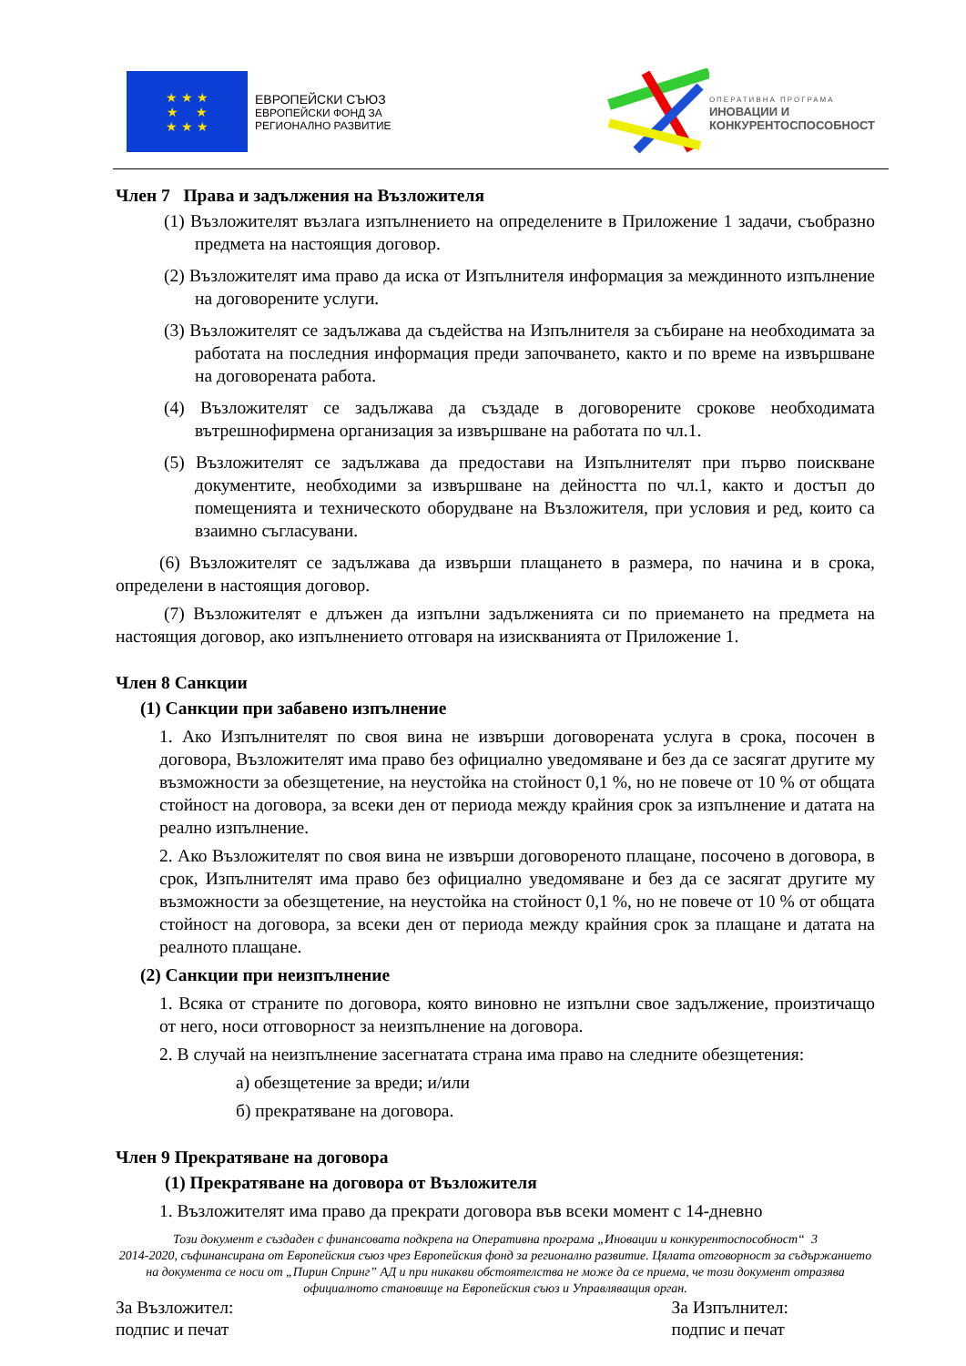★ ★ ★
★ ★
★ ★ ★
ЕВРОПЕЙСКИ СЪЮЗ
ЕВРОПЕЙСКИ ФОНД ЗА
РЕГИОНАЛНО РАЗВИТИЕ
ОПЕРАТИВНА ПРОГРАМА
ИНОВАЦИИ И
КОНКУРЕНТОСПОСОБНОСТ
Член 7 Права и задължения на Възложителя
(1) Възложителят възлага изпълнението на определените в Приложение 1 задачи, съобразно предмета на настоящия договор.
(2) Възложителят има право да иска от Изпълнителя информация за междинното изпълнение на договорените услуги.
(3) Възложителят се задължава да съдейства на Изпълнителя за събиране на необходимата за работата на последния информация преди започването, както и по време на извършване на договорената работа.
(4) Възложителят се задължава да създаде в договорените срокове необходимата вътрешнофирмена организация за извършване на работата по чл.1.
(5) Възложителят се задължава да предостави на Изпълнителят при първо поискване документите, необходими за извършване на дейността по чл.1, както и достъп до помещенията и техническото оборудване на Възложителя, при условия и ред, които са взаимно съгласувани.
(6) Възложителят се задължава да извърши плащането в размера, по начина и в срока, определени в настоящия договор.
(7) Възложителят е длъжен да изпълни задълженията си по приемането на предмета на настоящия договор, ако изпълнението отговаря на изискванията от Приложение 1.
Член 8 Санкции
(1) Санкции при забавено изпълнение
1. Ако Изпълнителят по своя вина не извърши договорената услуга в срока, посочен в договора, Възложителят има право без официално уведомяване и без да се засягат другите му възможности за обезщетение, на неустойка на стойност 0,1 %, но не повече от 10 % от общата стойност на договора, за всеки ден от периода между крайния срок за изпълнение и датата на реално изпълнение.
2. Ако Възложителят по своя вина не извърши договореното плащане, посочено в договора, в срок, Изпълнителят има право без официално уведомяване и без да се засягат другите му възможности за обезщетение, на неустойка на стойност 0,1 %, но не повече от 10 % от общата стойност на договора, за всеки ден от периода между крайния срок за плащане и датата на реалното плащане.
(2) Санкции при неизпълнение
1. Всяка от страните по договора, която виновно не изпълни свое задължение, произтичащо от него, носи отговорност за неизпълнение на договора.
2. В случай на неизпълнение засегнатата страна има право на следните обезщетения:
а) обезщетение за вреди; и/или
б) прекратяване на договора.
Член 9 Прекратяване на договора
(1) Прекратяване на договора от Възложителя
1. Възложителят има право да прекрати договора във всеки момент с 14-дневно
Този документ е създаден с финансовата подкрепа на Оперативна програма „Иновации и конкурентоспособност“ 3
2014-2020, съфинансирана от Европейския съюз чрез Европейския фонд за регионално развитие. Цялата отговорност за съдържанието на документа се носи от „Пирин Спринг” АД и при никакви обстоятелства не може да се приема, че този документ отразява официалното становище на Европейския съюз и Управляващия орган.
За Възложител:
подпис и печат
За Изпълнител:
подпис и печат